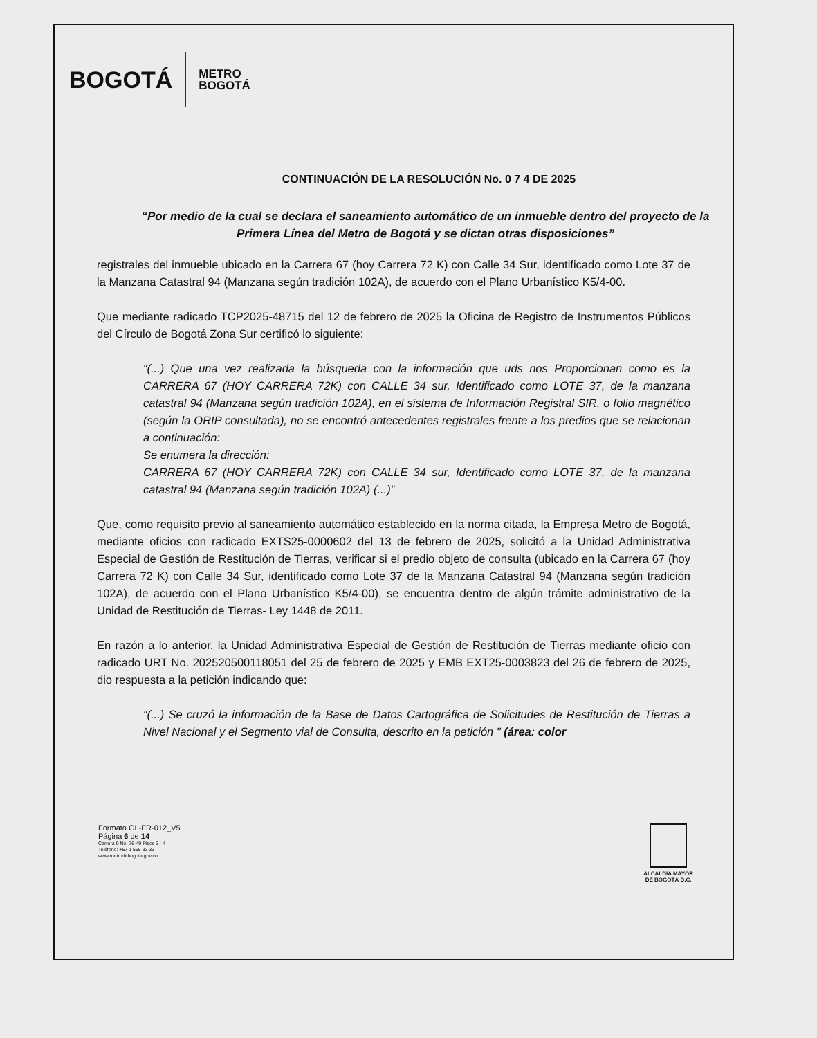BOGOTÁ METRO
BOGOTÁ
CONTINUACIÓN DE LA RESOLUCIÓN No. 0 7 4 DE 2025
“Por medio de la cual se declara el saneamiento automático de un inmueble dentro del proyecto de la
Primera Línea del Metro de Bogotá y se dictan otras disposiciones”
registrales del inmueble ubicado en la Carrera 67 (hoy Carrera 72 K) con Calle 34 Sur, identificado como Lote 37 de la Manzana Catastral 94 (Manzana según tradición 102A), de acuerdo con el Plano Urbanístico K5/4-00.
Que mediante radicado TCP2025-48715 del 12 de febrero de 2025 la Oficina de Registro de Instrumentos Públicos del Círculo de Bogotá Zona Sur certificó lo siguiente:
“(...) Que una vez realizada la búsqueda con la información que uds nos Proporcionan como es la CARRERA 67 (HOY CARRERA 72K) con CALLE 34 sur, Identificado como LOTE 37, de la manzana catastral 94 (Manzana según tradición 102A), en el sistema de Información Registral SIR, o folio magnético (según la ORIP consultada), no se encontró antecedentes registrales frente a los predios que se relacionan a continuación:
Se enumera la dirección:
CARRERA 67 (HOY CARRERA 72K) con CALLE 34 sur, Identificado como LOTE 37, de la manzana catastral 94 (Manzana según tradición 102A) (...)”
Que, como requisito previo al saneamiento automático establecido en la norma citada, la Empresa Metro de Bogotá, mediante oficios con radicado EXTS25-0000602 del 13 de febrero de 2025, solicitó a la Unidad Administrativa Especial de Gestión de Restitución de Tierras, verificar si el predio objeto de consulta (ubicado en la Carrera 67 (hoy Carrera 72 K) con Calle 34 Sur, identificado como Lote 37 de la Manzana Catastral 94 (Manzana según tradición 102A), de acuerdo con el Plano Urbanístico K5/4-00), se encuentra dentro de algún trámite administrativo de la Unidad de Restitución de Tierras- Ley 1448 de 2011.
En razón a lo anterior, la Unidad Administrativa Especial de Gestión de Restitución de Tierras mediante oficio con radicado URT No. 202520500118051 del 25 de febrero de 2025 y EMB EXT25-0003823 del 26 de febrero de 2025, dio respuesta a la petición indicando que:
“(...) Se cruzó la información de la Base de Datos Cartográfica de Solicitudes de Restitución de Tierras a Nivel Nacional y el Segmento vial de Consulta, descrito en la petición " (área: color
Formato GL-FR-012_V5
Página 6 de 14
Carrera 9 No. 76-49 Pisos 3 - 4
Teléfono: +57 1 555 33 33
www.metrodebogota.gov.co
ALCALDÍA MAYOR
DE BOGOTÁ D.C.